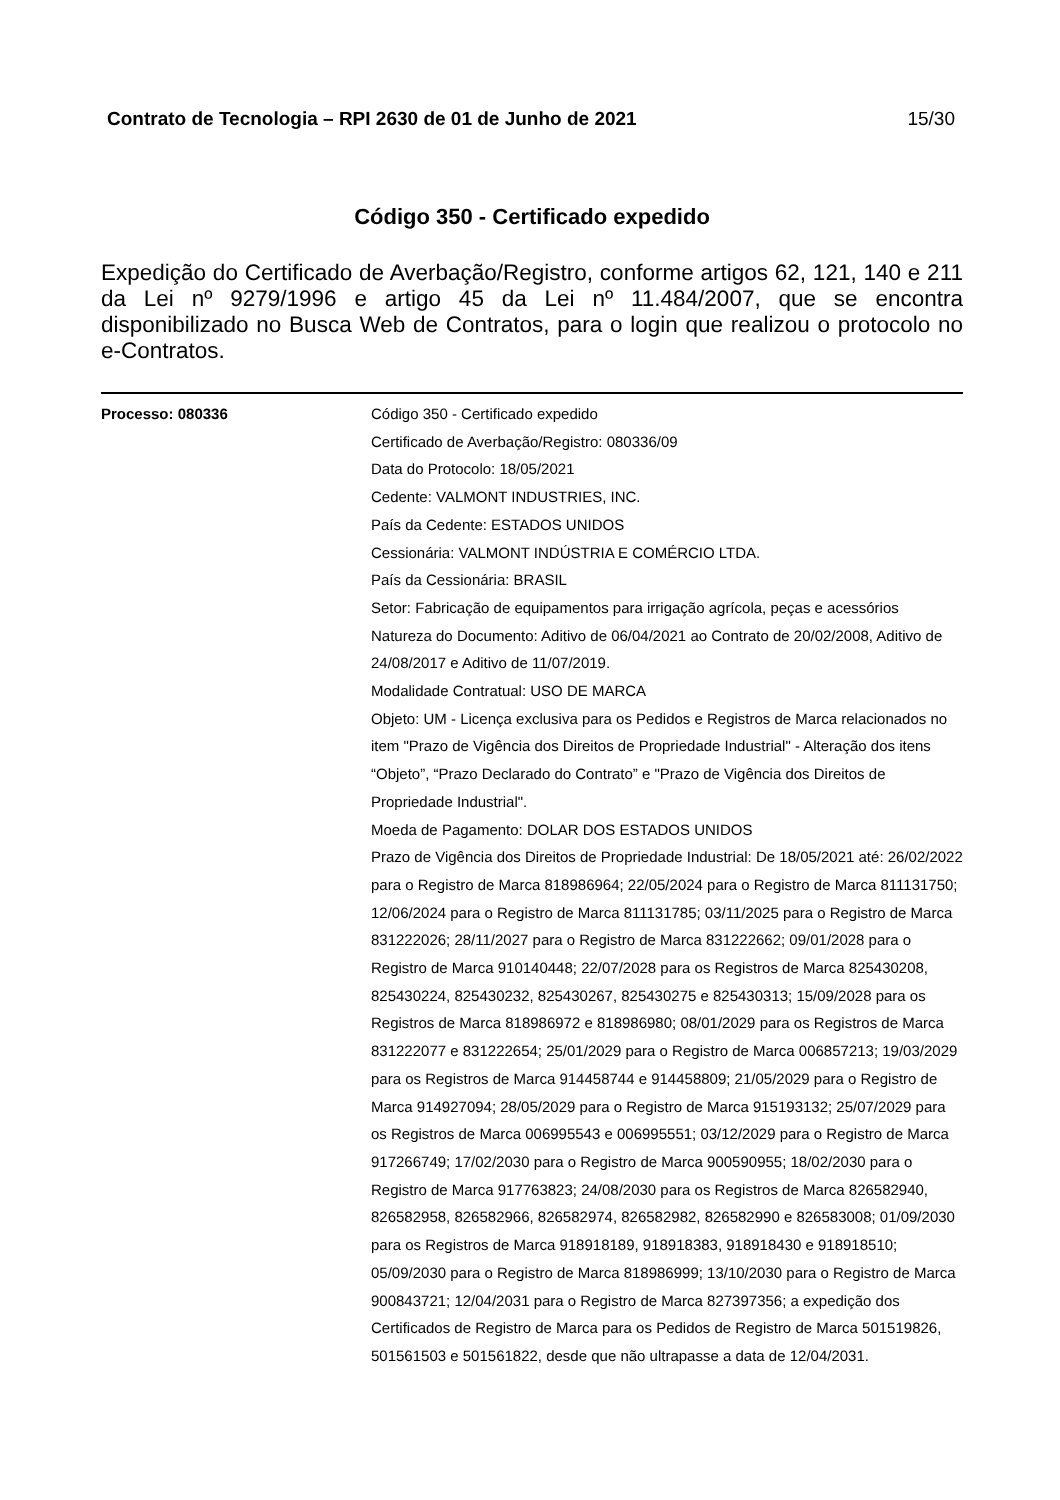Contrato de Tecnologia – RPI 2630 de 01 de Junho de 2021 15/30
Código 350 - Certificado expedido
Expedição do Certificado de Averbação/Registro, conforme artigos 62, 121, 140 e 211 da Lei nº 9279/1996 e artigo 45 da Lei nº 11.484/2007, que se encontra disponibilizado no Busca Web de Contratos, para o login que realizou o protocolo no e-Contratos.
Processo: 080336 Código 350 - Certificado expedido
Certificado de Averbação/Registro: 080336/09
Data do Protocolo: 18/05/2021
Cedente: VALMONT INDUSTRIES, INC.
País da Cedente: ESTADOS UNIDOS
Cessionária: VALMONT INDÚSTRIA E COMÉRCIO LTDA.
País da Cessionária: BRASIL
Setor: Fabricação de equipamentos para irrigação agrícola, peças e acessórios
Natureza do Documento: Aditivo de 06/04/2021 ao Contrato de 20/02/2008, Aditivo de 24/08/2017 e Aditivo de 11/07/2019.
Modalidade Contratual: USO DE MARCA
Objeto: UM - Licença exclusiva para os Pedidos e Registros de Marca relacionados no item "Prazo de Vigência dos Direitos de Propriedade Industrial" - Alteração dos itens “Objeto”, “Prazo Declarado do Contrato” e "Prazo de Vigência dos Direitos de Propriedade Industrial".
Moeda de Pagamento: DOLAR DOS ESTADOS UNIDOS
Prazo de Vigência dos Direitos de Propriedade Industrial: De 18/05/2021 até: 26/02/2022 para o Registro de Marca 818986964; 22/05/2024 para o Registro de Marca 811131750; 12/06/2024 para o Registro de Marca 811131785; 03/11/2025 para o Registro de Marca 831222026; 28/11/2027 para o Registro de Marca 831222662; 09/01/2028 para o Registro de Marca 910140448; 22/07/2028 para os Registros de Marca 825430208, 825430224, 825430232, 825430267, 825430275 e 825430313; 15/09/2028 para os Registros de Marca 818986972 e 818986980; 08/01/2029 para os Registros de Marca 831222077 e 831222654; 25/01/2029 para o Registro de Marca 006857213; 19/03/2029 para os Registros de Marca 914458744 e 914458809; 21/05/2029 para o Registro de Marca 914927094; 28/05/2029 para o Registro de Marca 915193132; 25/07/2029 para os Registros de Marca 006995543 e 006995551; 03/12/2029 para o Registro de Marca 917266749; 17/02/2030 para o Registro de Marca 900590955; 18/02/2030 para o Registro de Marca 917763823; 24/08/2030 para os Registros de Marca 826582940, 826582958, 826582966, 826582974, 826582982, 826582990 e 826583008; 01/09/2030 para os Registros de Marca 918918189, 918918383, 918918430 e 918918510; 05/09/2030 para o Registro de Marca 818986999; 13/10/2030 para o Registro de Marca 900843721; 12/04/2031 para o Registro de Marca 827397356; a expedição dos Certificados de Registro de Marca para os Pedidos de Registro de Marca 501519826, 501561503 e 501561822, desde que não ultrapasse a data de 12/04/2031.